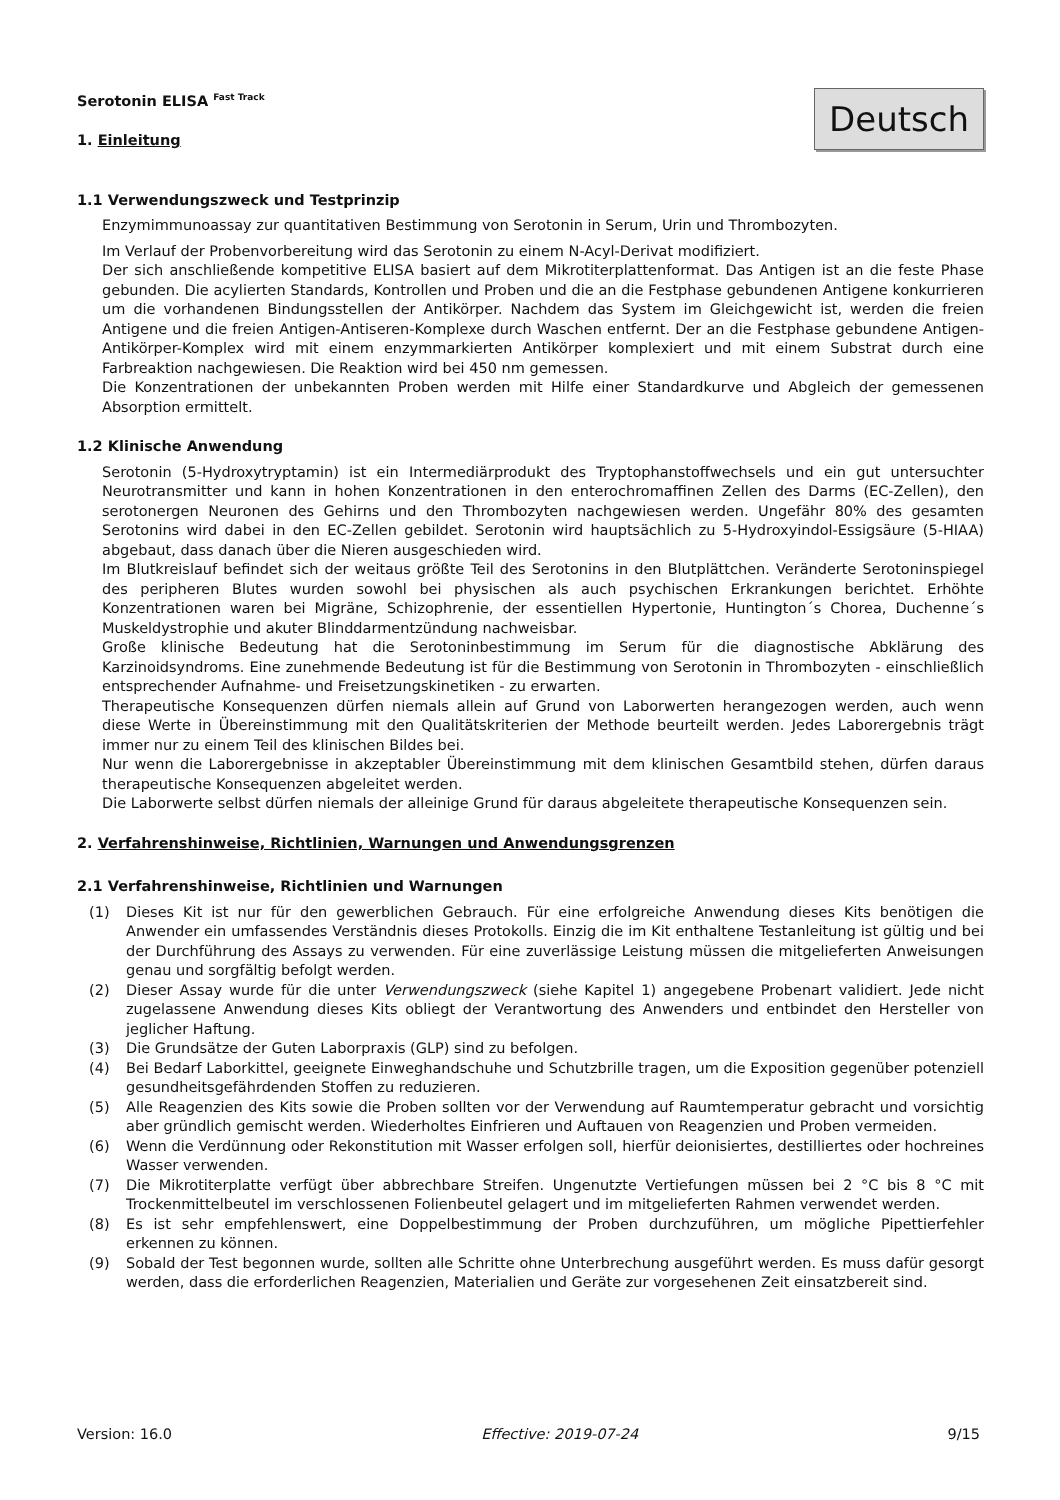Serotonin ELISA <sup>Fast Track</sup>
1. Einleitung
Deutsch
1.1 Verwendungszweck und Testprinzip
Enzymimmunoassay zur quantitativen Bestimmung von Serotonin in Serum, Urin und Thrombozyten.
Im Verlauf der Probenvorbereitung wird das Serotonin zu einem N-Acyl-Derivat modifiziert.
Der sich anschließende kompetitive ELISA basiert auf dem Mikrotiterplattenformat. Das Antigen ist an die feste Phase gebunden. Die acylierten Standards, Kontrollen und Proben und die an die Festphase gebundenen Antigene konkurrieren um die vorhandenen Bindungsstellen der Antikörper. Nachdem das System im Gleichgewicht ist, werden die freien Antigene und die freien Antigen-Antiseren-Komplexe durch Waschen entfernt. Der an die Festphase gebundene Antigen-Antikörper-Komplex wird mit einem enzymmarkierten Antikörper komplexiert und mit einem Substrat durch eine Farbreaktion nachgewiesen. Die Reaktion wird bei 450 nm gemessen.
Die Konzentrationen der unbekannten Proben werden mit Hilfe einer Standardkurve und Abgleich der gemessenen Absorption ermittelt.
1.2 Klinische Anwendung
Serotonin (5-Hydroxytryptamin) ist ein Intermediärprodukt des Tryptophanstoffwechsels und ein gut untersuchter Neurotransmitter und kann in hohen Konzentrationen in den enterochromaffinen Zellen des Darms (EC-Zellen), den serotonergen Neuronen des Gehirns und den Thrombozyten nachgewiesen werden. Ungefähr 80% des gesamten Serotonins wird dabei in den EC-Zellen gebildet. Serotonin wird hauptsächlich zu 5-Hydroxyindol-Essigsäure (5-HIAA) abgebaut, dass danach über die Nieren ausgeschieden wird.
Im Blutkreislauf befindet sich der weitaus größte Teil des Serotonins in den Blutplättchen. Veränderte Serotoninspiegel des peripheren Blutes wurden sowohl bei physischen als auch psychischen Erkrankungen berichtet. Erhöhte Konzentrationen waren bei Migräne, Schizophrenie, der essentiellen Hypertonie, Huntington´s Chorea, Duchenne´s Muskeldystrophie und akuter Blinddarmentzündung nachweisbar.
Große klinische Bedeutung hat die Serotoninbestimmung im Serum für die diagnostische Abklärung des Karzinoidsyndroms. Eine zunehmende Bedeutung ist für die Bestimmung von Serotonin in Thrombozyten - einschließlich entsprechender Aufnahme- und Freisetzungskinetiken - zu erwarten.
Therapeutische Konsequenzen dürfen niemals allein auf Grund von Laborwerten herangezogen werden, auch wenn diese Werte in Übereinstimmung mit den Qualitätskriterien der Methode beurteilt werden. Jedes Laborergebnis trägt immer nur zu einem Teil des klinischen Bildes bei.
Nur wenn die Laborergebnisse in akzeptabler Übereinstimmung mit dem klinischen Gesamtbild stehen, dürfen daraus therapeutische Konsequenzen abgeleitet werden.
Die Laborwerte selbst dürfen niemals der alleinige Grund für daraus abgeleitete therapeutische Konsequenzen sein.
2. Verfahrenshinweise, Richtlinien, Warnungen und Anwendungsgrenzen
2.1 Verfahrenshinweise, Richtlinien und Warnungen
(1) Dieses Kit ist nur für den gewerblichen Gebrauch. Für eine erfolgreiche Anwendung dieses Kits benötigen die Anwender ein umfassendes Verständnis dieses Protokolls. Einzig die im Kit enthaltene Testanleitung ist gültig und bei der Durchführung des Assays zu verwenden. Für eine zuverlässige Leistung müssen die mitgelieferten Anweisungen genau und sorgfältig befolgt werden.
(2) Dieser Assay wurde für die unter Verwendungszweck (siehe Kapitel 1) angegebene Probenart validiert. Jede nicht zugelassene Anwendung dieses Kits obliegt der Verantwortung des Anwenders und entbindet den Hersteller von jeglicher Haftung.
(3) Die Grundsätze der Guten Laborpraxis (GLP) sind zu befolgen.
(4) Bei Bedarf Laborkittel, geeignete Einweghandschuhe und Schutzbrille tragen, um die Exposition gegenüber potenziell gesundheitsgefährdenden Stoffen zu reduzieren.
(5) Alle Reagenzien des Kits sowie die Proben sollten vor der Verwendung auf Raumtemperatur gebracht und vorsichtig aber gründlich gemischt werden. Wiederholtes Einfrieren und Auftauen von Reagenzien und Proben vermeiden.
(6) Wenn die Verdünnung oder Rekonstitution mit Wasser erfolgen soll, hierfür deionisiertes, destilliertes oder hochreines Wasser verwenden.
(7) Die Mikrotiterplatte verfügt über abbrechbare Streifen. Ungenutzte Vertiefungen müssen bei 2 °C bis 8 °C mit Trockenmittelbeutel im verschlossenen Folienbeutel gelagert und im mitgelieferten Rahmen verwendet werden.
(8) Es ist sehr empfehlenswert, eine Doppelbestimmung der Proben durchzuführen, um mögliche Pipettierfehler erkennen zu können.
(9) Sobald der Test begonnen wurde, sollten alle Schritte ohne Unterbrechung ausgeführt werden. Es muss dafür gesorgt werden, dass die erforderlichen Reagenzien, Materialien und Geräte zur vorgesehenen Zeit einsatzbereit sind.
Version: 16.0 Effective: 2019-07-24 9/15